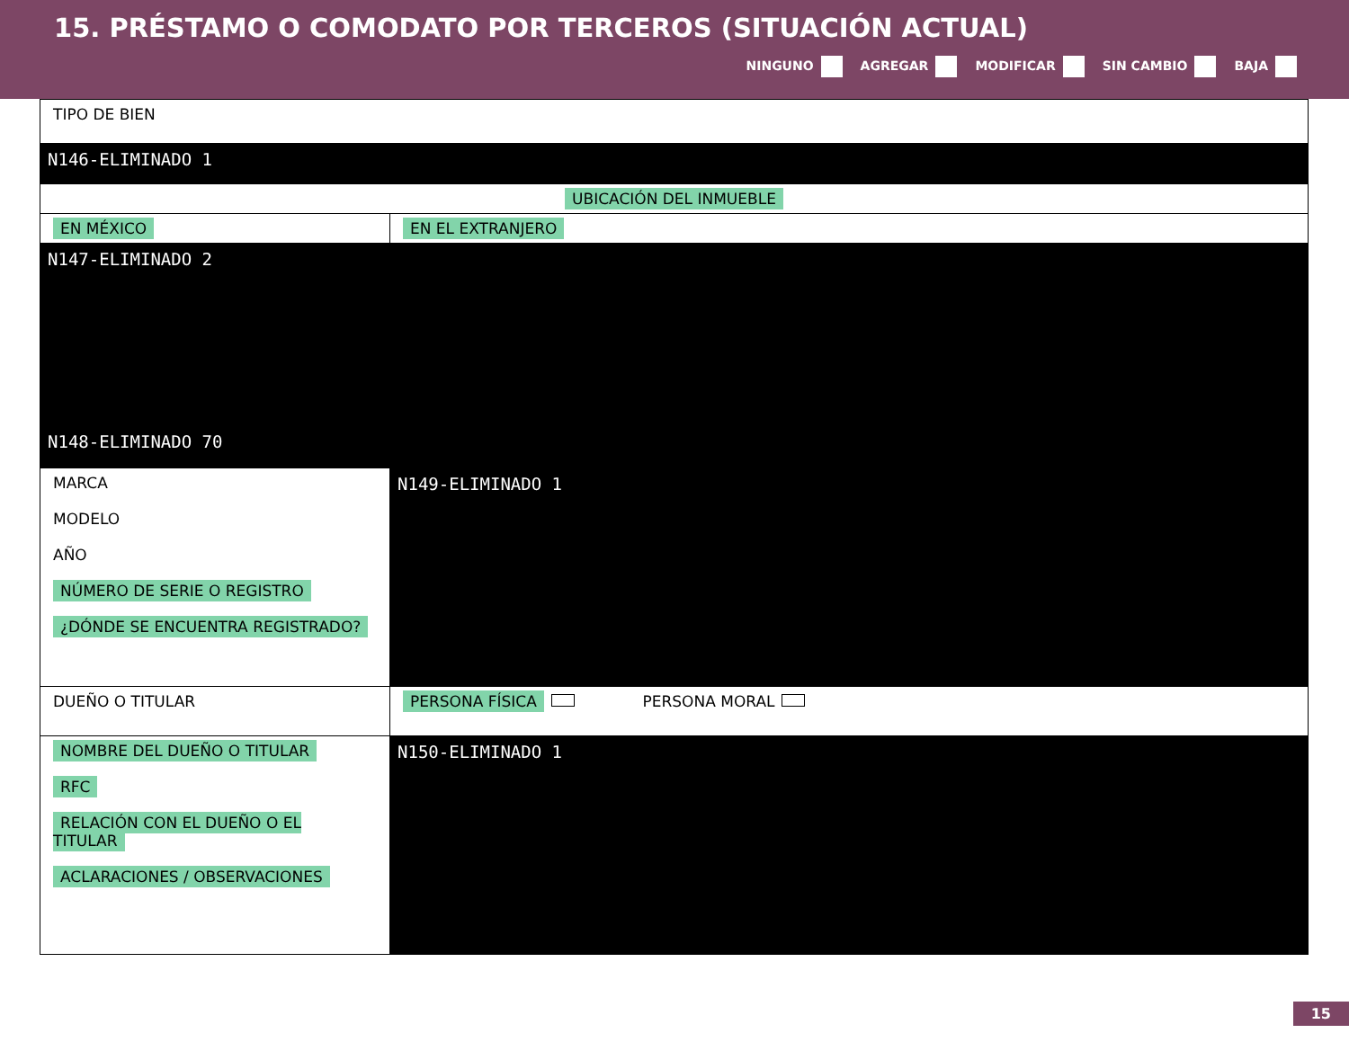15. PRÉSTAMO O COMODATO POR TERCEROS (SITUACIÓN ACTUAL)
NINGUNO AGREGAR MODIFICAR SIN CAMBIO BAJA
| TIPO DE BIEN | |
| N146-ELIMINADO 1 | |
| UBICACIÓN DEL INMUEBLE | |
| EN MÉXICO | EN EL EXTRANJERO |
| N147-ELIMINADO 2 | |
| N148-ELIMINADO 70 | |
| MARCA MODELO AÑO NÚMERO DE SERIE O REGISTRO ¿DÓNDE SE ENCUENTRA REGISTRADO? | N149-ELIMINADO 1 |
| DUEÑO O TITULAR | PERSONA FÍSICA PERSONA MORAL |
| NOMBRE DEL DUEÑO O TITULAR RFC RELACIÓN CON EL DUEÑO O EL TITULAR ACLARACIONES / OBSERVACIONES | N150-ELIMINADO 1 |
15